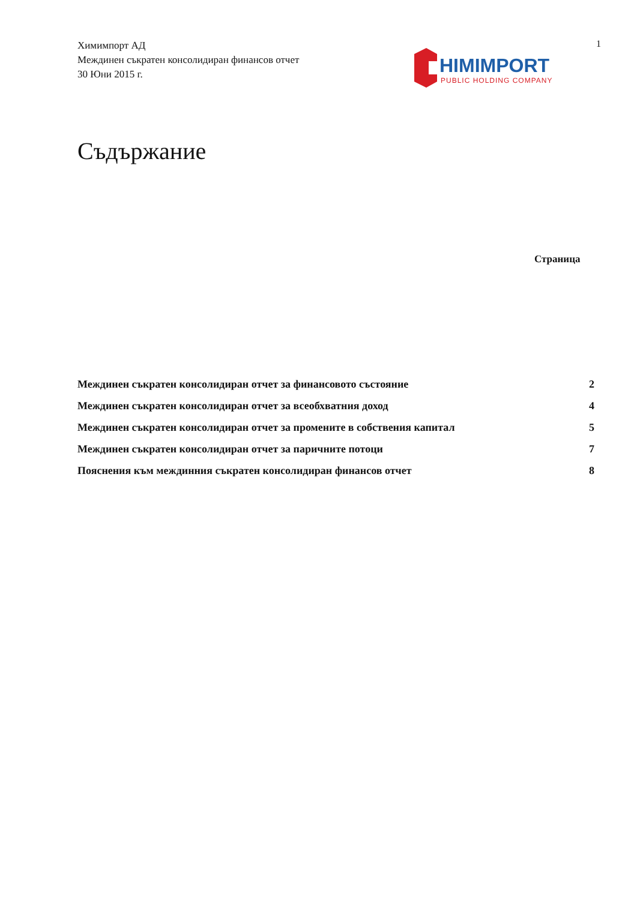Химимпорт АД
Междинен съкратен консолидиран финансов отчет
30 Юни 2015 г.
1
HIMIMPORT
PUBLIC HOLDING COMPANY
Съдържание
Страница
| Междинен съкратен консолидиран отчет за финансовото състояние | 2 |
| Междинен съкратен консолидиран отчет за всеобхватния доход | 4 |
| Междинен съкратен консолидиран отчет за промените в собствения капитал | 5 |
| Междинен съкратен консолидиран отчет за паричните потоци | 7 |
| Пояснения към междинния съкратен консолидиран финансов отчет | 8 |